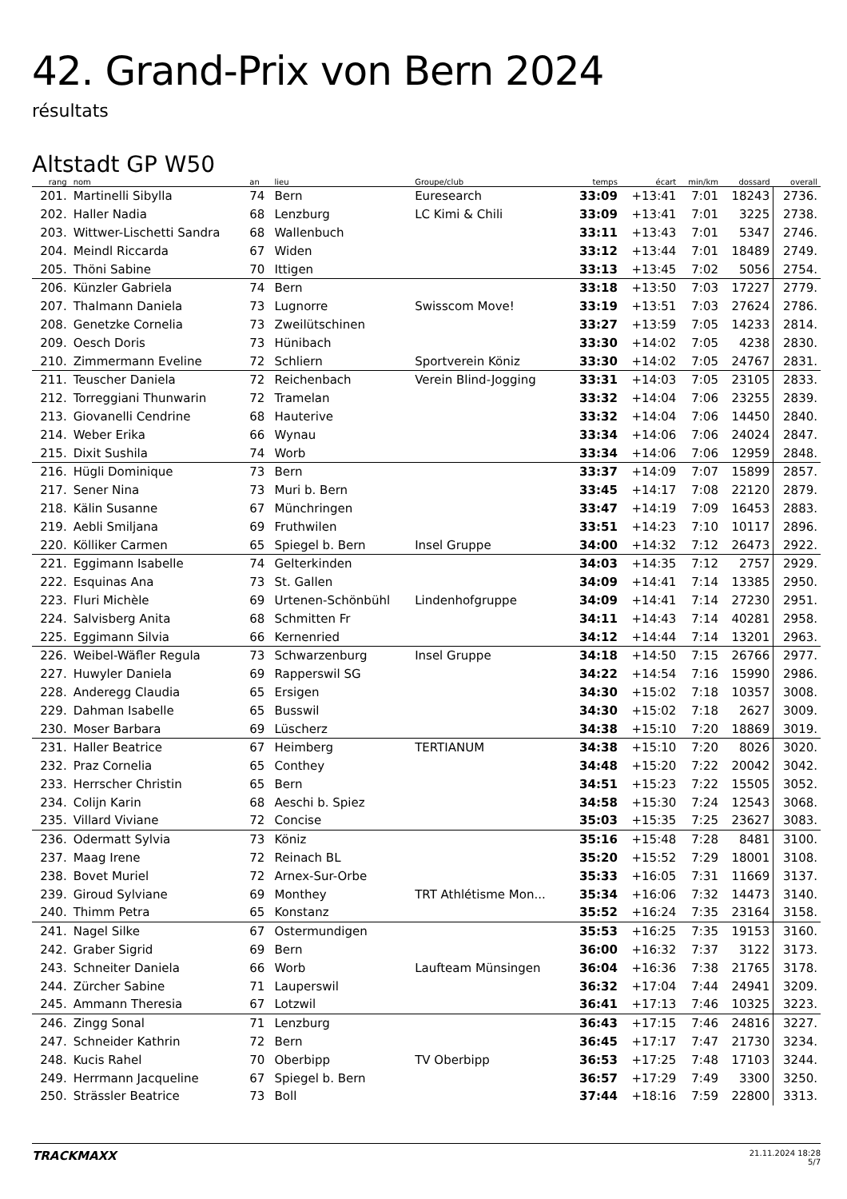42. Grand-Prix von Bern 2024
résultats
Altstadt GP W50
| rang | nom | an | lieu | Groupe/club | temps | écart | min/km | dossard | overall |
| --- | --- | --- | --- | --- | --- | --- | --- | --- | --- |
| 201. | Martinelli Sibylla | 74 | Bern | Euresearch | 33:09 | +13:41 | 7:01 | 18243 | 2736. |
| 202. | Haller Nadia | 68 | Lenzburg | LC Kimi & Chili | 33:09 | +13:41 | 7:01 | 3225 | 2738. |
| 203. | Wittwer-Lischetti Sandra | 68 | Wallenbuch | | 33:11 | +13:43 | 7:01 | 5347 | 2746. |
| 204. | Meindl Riccarda | 67 | Widen | | 33:12 | +13:44 | 7:01 | 18489 | 2749. |
| 205. | Thöni Sabine | 70 | Ittigen | | 33:13 | +13:45 | 7:02 | 5056 | 2754. |
| 206. | Künzler Gabriela | 74 | Bern | | 33:18 | +13:50 | 7:03 | 17227 | 2779. |
| 207. | Thalmann Daniela | 73 | Lugnorre | Swisscom Move! | 33:19 | +13:51 | 7:03 | 27624 | 2786. |
| 208. | Genetzke Cornelia | 73 | Zweilütschinen | | 33:27 | +13:59 | 7:05 | 14233 | 2814. |
| 209. | Oesch Doris | 73 | Hünibach | | 33:30 | +14:02 | 7:05 | 4238 | 2830. |
| 210. | Zimmermann Eveline | 72 | Schliern | Sportverein Köniz | 33:30 | +14:02 | 7:05 | 24767 | 2831. |
| 211. | Teuscher Daniela | 72 | Reichenbach | Verein Blind-Jogging | 33:31 | +14:03 | 7:05 | 23105 | 2833. |
| 212. | Torreggiani Thunwarin | 72 | Tramelan | | 33:32 | +14:04 | 7:06 | 23255 | 2839. |
| 213. | Giovanelli Cendrine | 68 | Hauterive | | 33:32 | +14:04 | 7:06 | 14450 | 2840. |
| 214. | Weber Erika | 66 | Wynau | | 33:34 | +14:06 | 7:06 | 24024 | 2847. |
| 215. | Dixit Sushila | 74 | Worb | | 33:34 | +14:06 | 7:06 | 12959 | 2848. |
| 216. | Hügli Dominique | 73 | Bern | | 33:37 | +14:09 | 7:07 | 15899 | 2857. |
| 217. | Sener Nina | 73 | Muri b. Bern | | 33:45 | +14:17 | 7:08 | 22120 | 2879. |
| 218. | Kälin Susanne | 67 | Münchringen | | 33:47 | +14:19 | 7:09 | 16453 | 2883. |
| 219. | Aebli Smiljana | 69 | Fruthwilen | | 33:51 | +14:23 | 7:10 | 10117 | 2896. |
| 220. | Kölliker Carmen | 65 | Spiegel b. Bern | Insel Gruppe | 34:00 | +14:32 | 7:12 | 26473 | 2922. |
| 221. | Eggimann Isabelle | 74 | Gelterkinden | | 34:03 | +14:35 | 7:12 | 2757 | 2929. |
| 222. | Esquinas Ana | 73 | St. Gallen | | 34:09 | +14:41 | 7:14 | 13385 | 2950. |
| 223. | Fluri Michèle | 69 | Urtenen-Schönbühl | Lindenhofgruppe | 34:09 | +14:41 | 7:14 | 27230 | 2951. |
| 224. | Salvisberg Anita | 68 | Schmitten Fr | | 34:11 | +14:43 | 7:14 | 40281 | 2958. |
| 225. | Eggimann Silvia | 66 | Kernenried | | 34:12 | +14:44 | 7:14 | 13201 | 2963. |
| 226. | Weibel-Wäfler Regula | 73 | Schwarzenburg | Insel Gruppe | 34:18 | +14:50 | 7:15 | 26766 | 2977. |
| 227. | Huwyler Daniela | 69 | Rapperswil SG | | 34:22 | +14:54 | 7:16 | 15990 | 2986. |
| 228. | Anderegg Claudia | 65 | Ersigen | | 34:30 | +15:02 | 7:18 | 10357 | 3008. |
| 229. | Dahman Isabelle | 65 | Busswil | | 34:30 | +15:02 | 7:18 | 2627 | 3009. |
| 230. | Moser Barbara | 69 | Lüscherz | | 34:38 | +15:10 | 7:20 | 18869 | 3019. |
| 231. | Haller Beatrice | 67 | Heimberg | TERTIANUM | 34:38 | +15:10 | 7:20 | 8026 | 3020. |
| 232. | Praz Cornelia | 65 | Conthey | | 34:48 | +15:20 | 7:22 | 20042 | 3042. |
| 233. | Herrscher Christin | 65 | Bern | | 34:51 | +15:23 | 7:22 | 15505 | 3052. |
| 234. | Colijn Karin | 68 | Aeschi b. Spiez | | 34:58 | +15:30 | 7:24 | 12543 | 3068. |
| 235. | Villard Viviane | 72 | Concise | | 35:03 | +15:35 | 7:25 | 23627 | 3083. |
| 236. | Odermatt Sylvia | 73 | Köniz | | 35:16 | +15:48 | 7:28 | 8481 | 3100. |
| 237. | Maag Irene | 72 | Reinach BL | | 35:20 | +15:52 | 7:29 | 18001 | 3108. |
| 238. | Bovet Muriel | 72 | Arnex-Sur-Orbe | | 35:33 | +16:05 | 7:31 | 11669 | 3137. |
| 239. | Giroud Sylviane | 69 | Monthey | TRT Athlétisme Mon... | 35:34 | +16:06 | 7:32 | 14473 | 3140. |
| 240. | Thimm Petra | 65 | Konstanz | | 35:52 | +16:24 | 7:35 | 23164 | 3158. |
| 241. | Nagel Silke | 67 | Ostermundigen | | 35:53 | +16:25 | 7:35 | 19153 | 3160. |
| 242. | Graber Sigrid | 69 | Bern | | 36:00 | +16:32 | 7:37 | 3122 | 3173. |
| 243. | Schneiter Daniela | 66 | Worb | Laufteam Münsingen | 36:04 | +16:36 | 7:38 | 21765 | 3178. |
| 244. | Zürcher Sabine | 71 | Lauperswil | | 36:32 | +17:04 | 7:44 | 24941 | 3209. |
| 245. | Ammann Theresia | 67 | Lotzwil | | 36:41 | +17:13 | 7:46 | 10325 | 3223. |
| 246. | Zingg Sonal | 71 | Lenzburg | | 36:43 | +17:15 | 7:46 | 24816 | 3227. |
| 247. | Schneider Kathrin | 72 | Bern | | 36:45 | +17:17 | 7:47 | 21730 | 3234. |
| 248. | Kucis Rahel | 70 | Oberbipp | TV Oberbipp | 36:53 | +17:25 | 7:48 | 17103 | 3244. |
| 249. | Herrmann Jacqueline | 67 | Spiegel b. Bern | | 36:57 | +17:29 | 7:49 | 3300 | 3250. |
| 250. | Strässler Beatrice | 73 | Boll | | 37:44 | +18:16 | 7:59 | 22800 | 3313. |
TRACKMAXX 21.11.2024 18:28
5/7